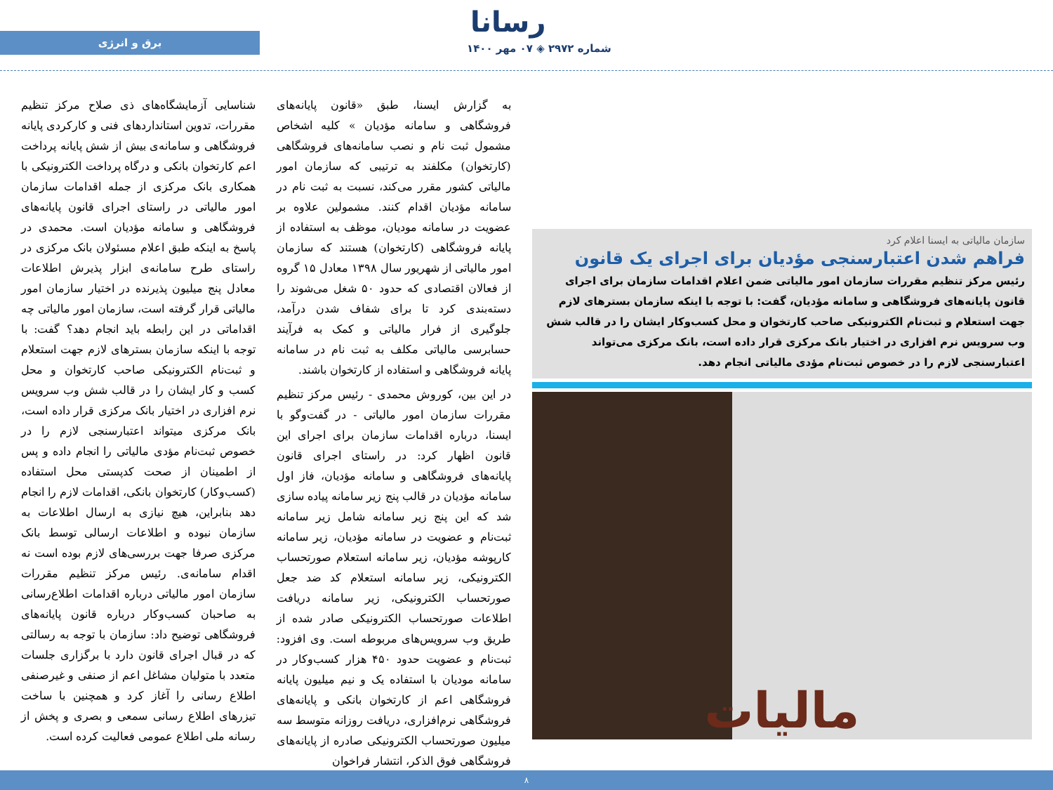رسانا
شماره ۲۹۷۲ ◈ ۰۷ مهر ۱۴۰۰
برق و انرژی
سازمان مالیاتی به ایسنا اعلام کرد
فراهم شدن اعتبارسنجی مؤدیان برای اجرای یک قانون
رئیس مرکز تنظیم مقررات سازمان امور مالیاتی ضمن اعلام اقدامات سازمان برای اجرای قانون پایانه‌های فروشگاهی و سامانه مؤدیان، گفت: با توجه با اینکه سازمان بسترهای لازم جهت استعلام و ثبت‌نام الکترونیکی صاحب کارتخوان و محل کسب‌وکار ایشان را در قالب شش وب سرویس نرم افزاری در اختیار بانک مرکزی قرار داده است، بانک مرکزی می‌تواند اعتبارسنجی لازم را در خصوص ثبت‌نام مؤدی مالیاتی انجام دهد.
مالیات
به گزارش ایسنا، طبق «قانون پایانه‌های فروشگاهی و سامانه مؤدیان » کلیه اشخاص مشمول ثبت نام و نصب سامانه‌های فروشگاهی (کارتخوان) مکلفند به ترتیبی که سازمان امور مالیاتی کشور مقرر می‌کند، نسبت به ثبت نام در سامانه مؤدیان اقدام کنند. مشمولین علاوه بر عضویت در سامانه مودیان، موظف به استفاده از پایانه فروشگاهی (کارتخوان) هستند که سازمان امور مالیاتی از شهریور سال ۱۳۹۸ معادل ۱۵ گروه از فعالان اقتصادی که حدود ۵۰ شغل می‌شوند را دسته‌بندی کرد تا برای شفاف شدن درآمد، جلوگیری از فرار مالیاتی و کمک به فرآیند حسابرسی مالیاتی مکلف به ثبت نام در سامانه پایانه فروشگاهی و استفاده از کارتخوان باشند.
در این بین، کوروش محمدی - رئیس مرکز تنظیم مقررات سازمان امور مالیاتی - در گفت‌وگو با ایسنا، درباره اقدامات سازمان برای اجرای این قانون اظهار کرد: در راستای اجرای قانون پایانه‌های فروشگاهی و سامانه مؤدیان، فاز اول سامانه مؤدیان در قالب پنج زیر سامانه پیاده سازی شد که این پنج زیر سامانه شامل زیر سامانه ثبت‌نام و عضویت در سامانه مؤدیان، زیر سامانه کارپوشه مؤدیان، زیر سامانه استعلام صورتحساب الکترونیکی، زیر سامانه استعلام کد ضد جعل صورتحساب الکترونیکی، زیر سامانه دریافت اطلاعات صورتحساب الکترونیکی صادر شده از طریق وب سرویس‌های مربوطه است. وی افزود: ثبت‌نام و عضویت حدود ۴۵۰ هزار کسب‌وکار در سامانه مودیان با استفاده یک و نیم میلیون پایانه فروشگاهی اعم از کارتخوان بانکی و پایانه‌های فروشگاهی نرم‌افزاری، دریافت روزانه متوسط سه میلیون صورتحساب الکترونیکی صادره از پایانه‌های فروشگاهی فوق الذکر، انتشار فراخوان
شناسایی آزمایشگاه‌های ذی صلاح مرکز تنظیم مقررات، تدوین استانداردهای فنی و کارکردی پایانه فروشگاهی و سامانه‌ی بیش از شش پایانه پرداخت اعم کارتخوان بانکی و درگاه پرداخت الکترونیکی با همکاری بانک مرکزی از جمله اقدامات سازمان امور مالیاتی در راستای اجرای قانون پایانه‌های فروشگاهی و سامانه مؤدیان است. محمدی در پاسخ به اینکه طبق اعلام مسئولان بانک مرکزی در راستای طرح سامانه‌ی ابزار پذیرش اطلاعات معادل پنج میلیون پذیرنده در اختیار سازمان امور مالیاتی قرار گرفته است، سازمان امور مالیاتی چه اقداماتی در این رابطه باید انجام دهد؟ گفت: با توجه با اینکه سازمان بسترهای لازم جهت استعلام و ثبت‌نام الکترونیکی صاحب کارتخوان و محل کسب و کار ایشان را در قالب شش وب سرویس نرم افزاری در اختیار بانک مرکزی قرار داده است، بانک مرکزی میتواند اعتبارسنجی لازم را در خصوص ثبت‌نام مؤدی مالیاتی را انجام داده و پس از اطمینان از صحت کدپستی محل استفاده (کسب‌وکار) کارتخوان بانکی، اقدامات لازم را انجام دهد بنابراین، هیچ نیازی به ارسال اطلاعات به سازمان نبوده و اطلاعات ارسالی توسط بانک مرکزی صرفا جهت بررسی‌های لازم بوده است نه اقدام سامانه‌ی. رئیس مرکز تنظیم مقررات سازمان امور مالیاتی درباره اقدامات اطلاع‌رسانی به صاحبان کسب‌وکار درباره قانون پایانه‌های فروشگاهی توضیح داد: سازمان با توجه به رسالتی که در قبال اجرای قانون دارد با برگزاری جلسات متعدد با متولیان مشاغل اعم از صنفی و غیرصنفی اطلاع رسانی را آغاز کرد و همچنین با ساخت تیزرهای اطلاع رسانی سمعی و بصری و پخش از رسانه ملی اطلاع عمومی فعالیت کرده است.
۸